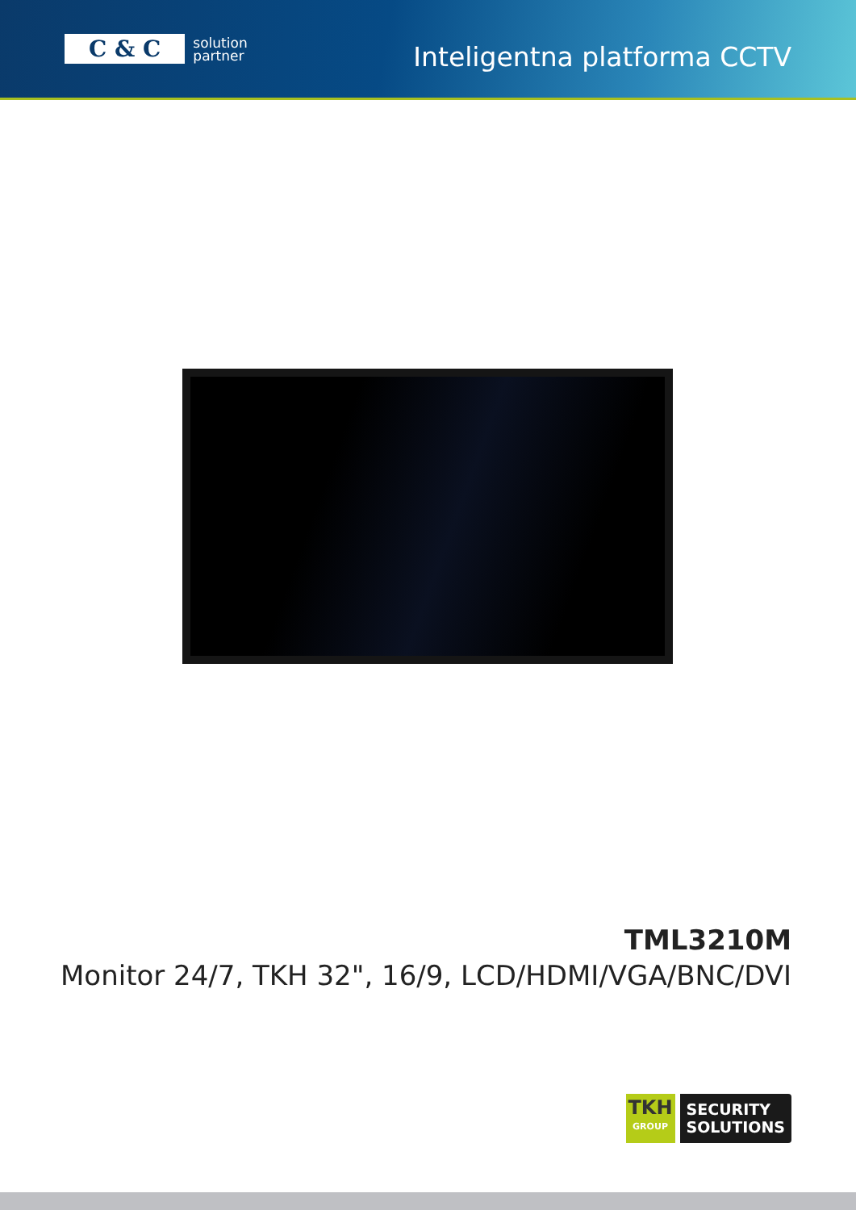C & C
solution
partner
Inteligentna platforma CCTV
TML3210M
Monitor 24/7, TKH 32", 16/9, LCD/HDMI/VGA/BNC/DVI
TKH
GROUP
SECURITY
SOLUTIONS